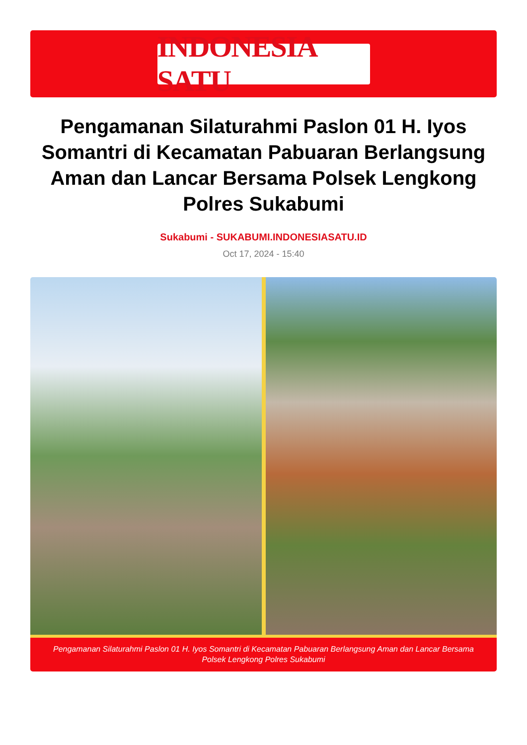INDONESIA SATU
Pengamanan Silaturahmi Paslon 01 H. Iyos Somantri di Kecamatan Pabuaran Berlangsung Aman dan Lancar Bersama Polsek Lengkong Polres Sukabumi
Sukabumi - SUKABUMI.INDONESIASATU.ID
Oct 17, 2024 - 15:40
Pengamanan Silaturahmi Paslon 01 H. Iyos Somantri di Kecamatan Pabuaran Berlangsung Aman dan Lancar Bersama Polsek Lengkong Polres Sukabumi